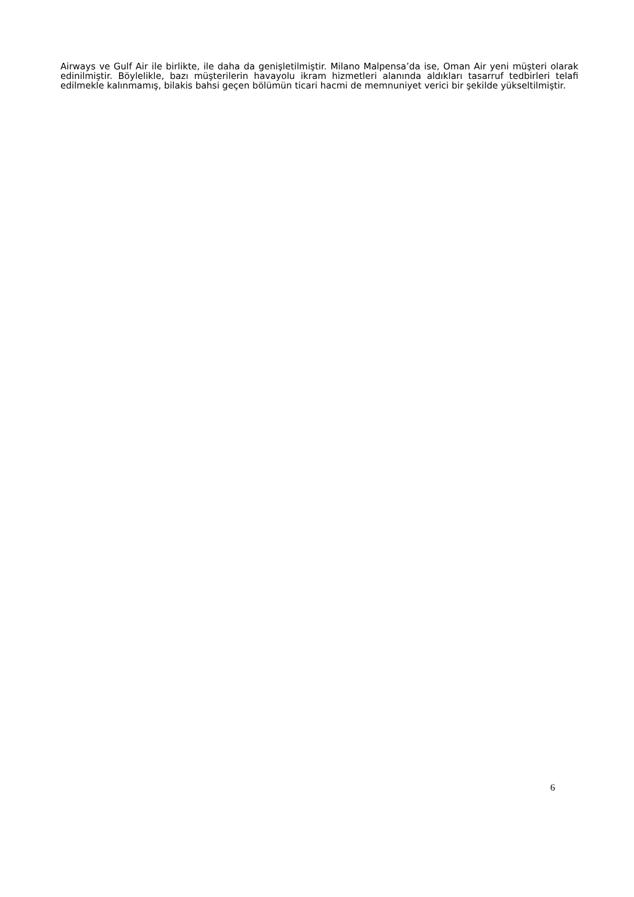Airways ve Gulf Air ile birlikte, ile daha da genişletilmiştir. Milano Malpensa’da ise, Oman Air yeni müşteri olarak edinilmiştir. Böylelikle, bazı müşterilerin havayolu ikram hizmetleri alanında aldıkları tasarruf tedbirleri telafi edilmekle kalınmamış, bilakis bahsi geçen bölümün ticari hacmi de memnuniyet verici bir şekilde yükseltilmiştir.
6